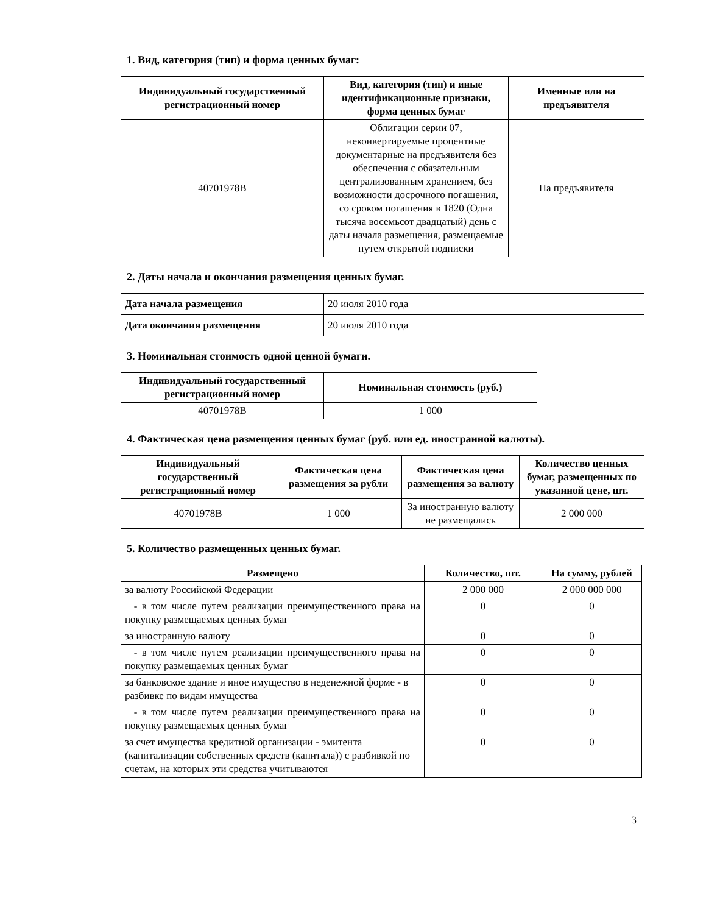1. Вид, категория (тип) и форма ценных бумаг:
| Индивидуальный государственный регистрационный номер | Вид, категория (тип) и иные идентификационные признаки, форма ценных бумаг | Именные или на предъявителя |
| --- | --- | --- |
| 40701978B | Облигации серии 07, неконвертируемые процентные документарные на предъявителя без обеспечения с обязательным централизованным хранением, без возможности досрочного погашения, со сроком погашения в 1820 (Одна тысяча восемьсот двадцатый) день с даты начала размещения, размещаемые путем открытой подписки | На предъявителя |
2. Даты начала и окончания размещения ценных бумаг.
| Дата начала размещения | 20 июля 2010 года |
| Дата окончания размещения | 20 июля 2010 года |
3. Номинальная стоимость одной ценной бумаги.
| Индивидуальный государственный регистрационный номер | Номинальная стоимость (руб.) |
| --- | --- |
| 40701978B | 1 000 |
4. Фактическая цена размещения ценных бумаг (руб. или ед. иностранной валюты).
| Индивидуальный государственный регистрационный номер | Фактическая цена размещения за рубли | Фактическая цена размещения за валюту | Количество ценных бумаг, размещенных по указанной цене, шт. |
| --- | --- | --- | --- |
| 40701978B | 1 000 | За иностранную валюту не размещались | 2 000 000 |
5. Количество размещенных ценных бумаг.
| Размещено | Количество, шт. | На сумму, рублей |
| --- | --- | --- |
| за валюту Российской Федерации | 2 000 000 | 2 000 000 000 |
| - в том числе путем реализации преимущественного права на покупку размещаемых ценных бумаг | 0 | 0 |
| за иностранную валюту | 0 | 0 |
| - в том числе путем реализации преимущественного права на покупку размещаемых ценных бумаг | 0 | 0 |
| за банковское здание и иное имущество в неденежной форме - в разбивке по видам имущества | 0 | 0 |
| - в том числе путем реализации преимущественного права на покупку размещаемых ценных бумаг | 0 | 0 |
| за счет имущества кредитной организации - эмитента (капитализации собственных средств (капитала)) с разбивкой по счетам, на которых эти средства учитываются | 0 | 0 |
3